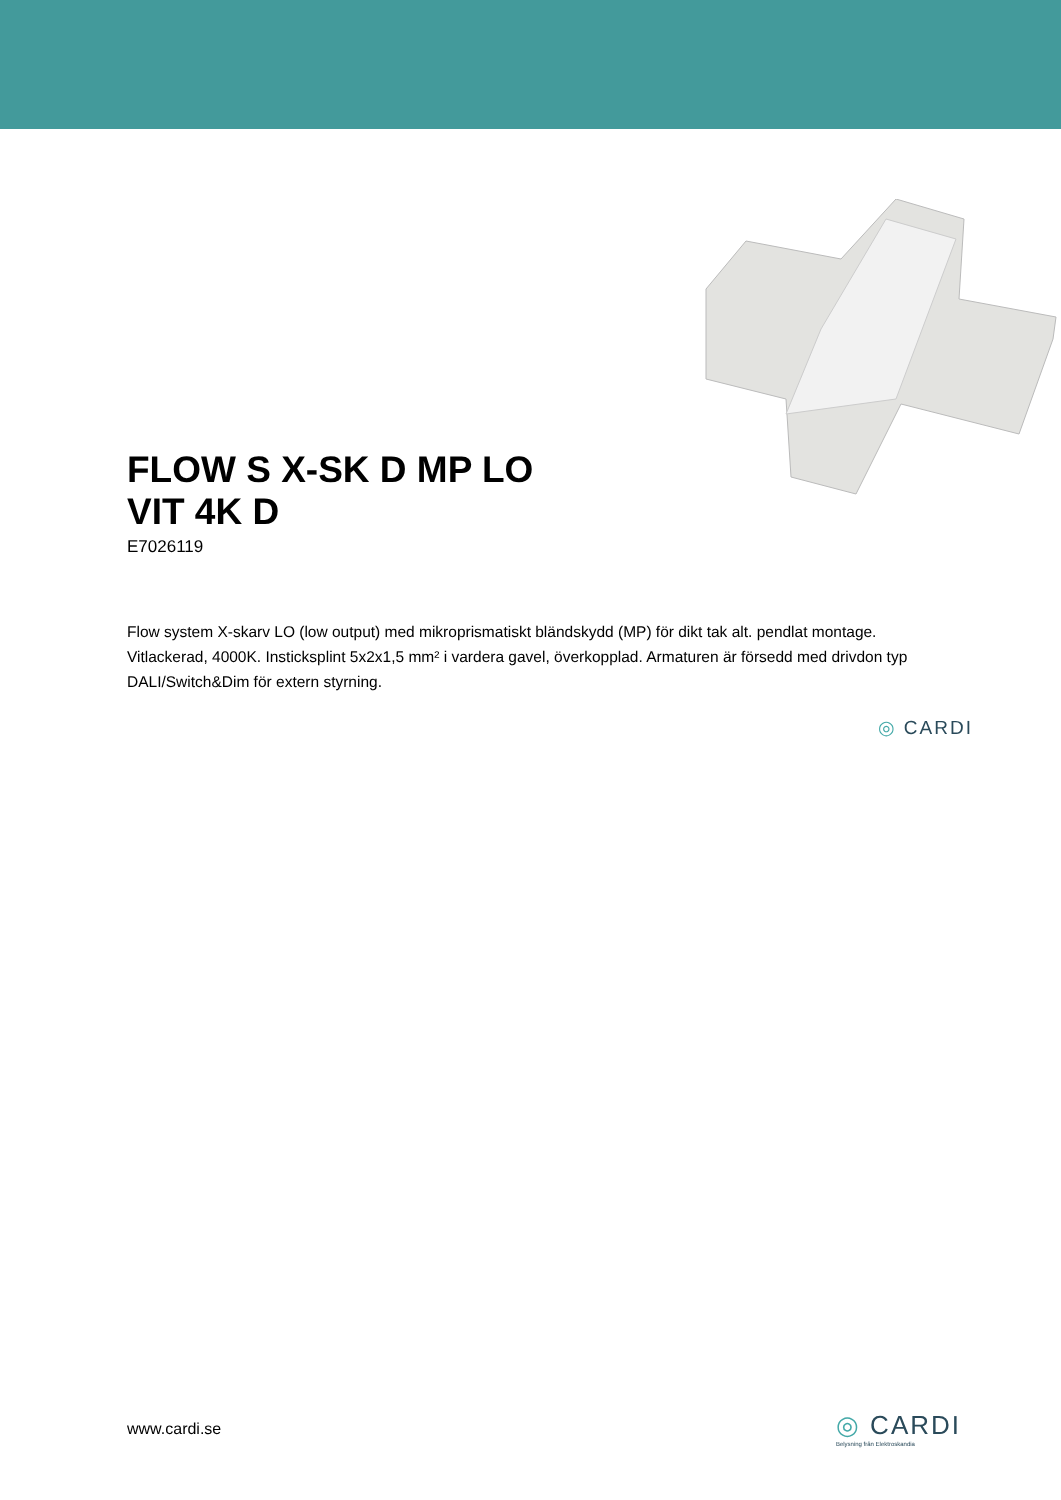FLOW S X-SK D MP LO VIT 4K D
E7026119
Flow system X-skarv LO (low output) med mikroprismatiskt bländskydd (MP) för dikt tak alt. pendlat montage. Vitlackerad, 4000K. Insticksplint 5x2x1,5 mm² i vardera gavel, överkopplad. Armaturen är försedd med drivdon typ DALI/Switch&Dim för extern styrning.
◎ CARDI
www.cardi.se
◎ CARDI
Belysning från Elektroskandia